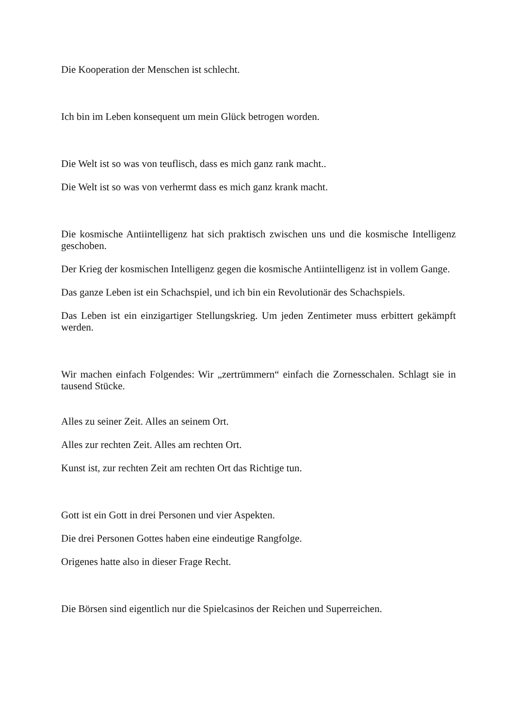Die Kooperation der Menschen ist schlecht.
Ich bin im Leben konsequent um mein Glück betrogen worden.
Die Welt ist so was von teuflisch, dass es mich ganz rank macht..
Die Welt ist so was von verhermt dass es mich ganz krank macht.
Die kosmische Antiintelligenz hat sich praktisch zwischen uns und die kosmische Intelligenz geschoben.
Der Krieg der kosmischen Intelligenz gegen die kosmische Antiintelligenz ist in vollem Gange.
Das ganze Leben ist ein Schachspiel, und ich bin ein Revolutionär des Schachspiels.
Das Leben ist ein einzigartiger Stellungskrieg. Um jeden Zentimeter muss erbittert gekämpft werden.
Wir machen einfach Folgendes: Wir „zertrümmern“ einfach die Zornesschalen. Schlagt sie in tausend Stücke.
Alles zu seiner Zeit. Alles an seinem Ort.
Alles zur rechten Zeit. Alles am rechten Ort.
Kunst ist, zur rechten Zeit am rechten Ort das Richtige tun.
Gott ist ein Gott in drei Personen und vier Aspekten.
Die drei Personen Gottes haben eine eindeutige Rangfolge.
Origenes hatte also in dieser Frage Recht.
Die Börsen sind eigentlich nur die Spielcasinos der Reichen und Superreichen.